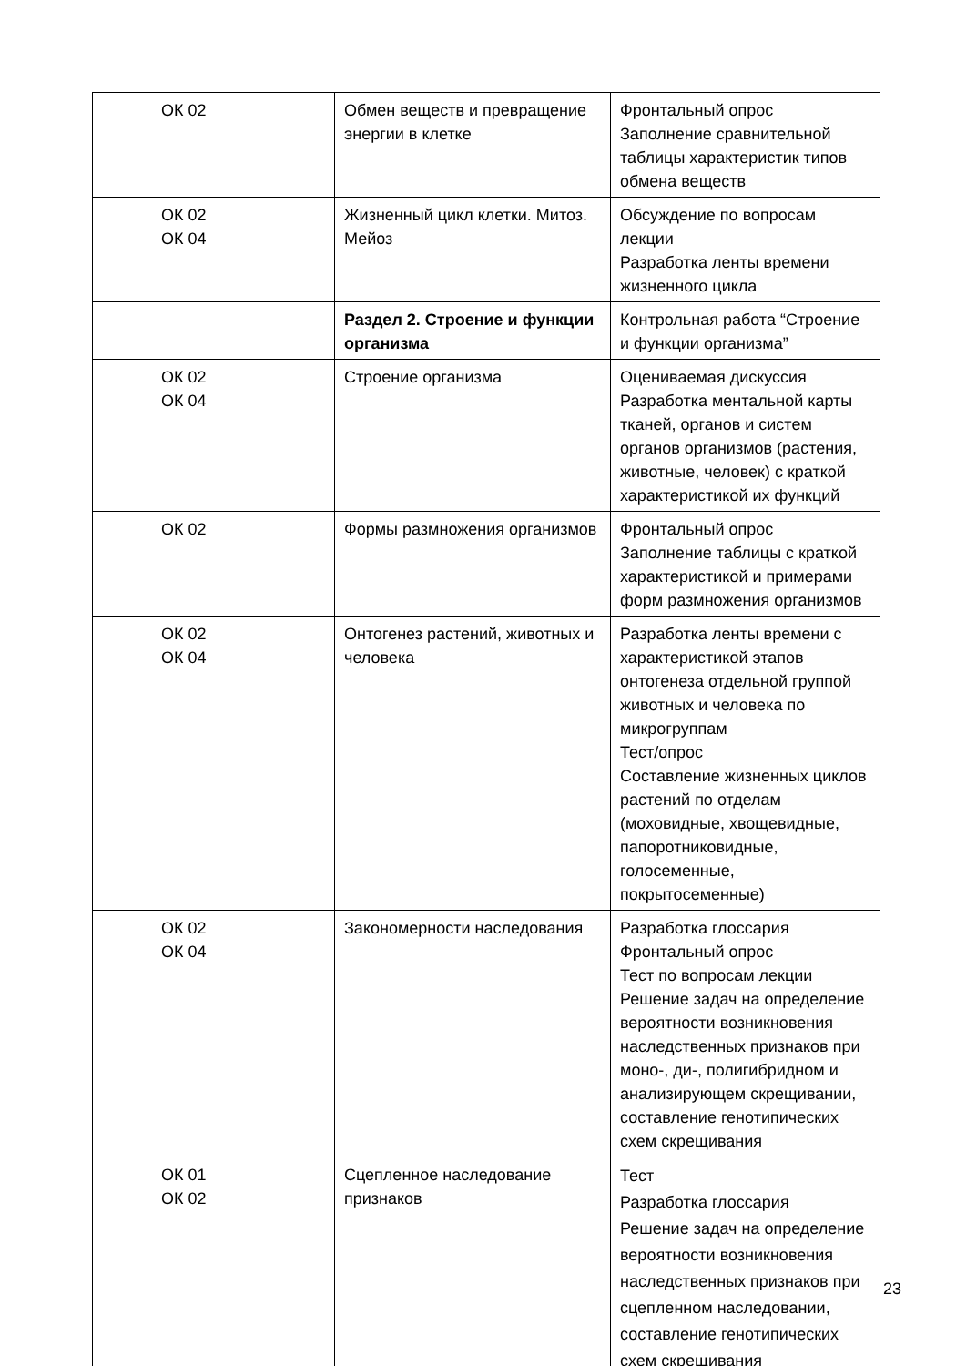| ОК 02 | Обмен веществ и превращение энергии в клетке | Фронтальный опрос Заполнение сравнительной таблицы характеристик типов обмена веществ |
| ОК 02 ОК 04 | Жизненный цикл клетки. Митоз. Мейоз | Обсуждение по вопросам лекции Разработка ленты времени жизненного цикла |
| | Раздел 2. Строение и функции организма | Контрольная работа “Строение и функции организма” |
| ОК 02 ОК 04 | Строение организма | Оцениваемая дискуссия Разработка ментальной карты тканей, органов и систем органов организмов (растения, животные, человек) с краткой характеристикой их функций |
| ОК 02 | Формы размножения организмов | Фронтальный опрос Заполнение таблицы с краткой характеристикой и примерами форм размножения организмов |
| ОК 02 ОК 04 | Онтогенез растений, животных и человека | Разработка ленты времени с характеристикой этапов онтогенеза отдельной группой животных и человека по микрогруппам Тест/опрос Составление жизненных циклов растений по отделам (моховидные, хвощевидные, папоротниковидные, голосеменные, покрытосеменные) |
| ОК 02 ОК 04 | Закономерности наследования | Разработка глоссария Фронтальный опрос Тест по вопросам лекции Решение задач на определение вероятности возникновения наследственных признаков при моно-, ди-, полигибридном и анализирующем скрещивании, составление генотипических схем скрещивания |
| ОК 01 ОК 02 | Сцепленное наследование признаков | Тест Разработка глоссария Решение задач на определение вероятности возникновения наследственных признаков при сцепленном наследовании, составление генотипических схем скрещивания |
23